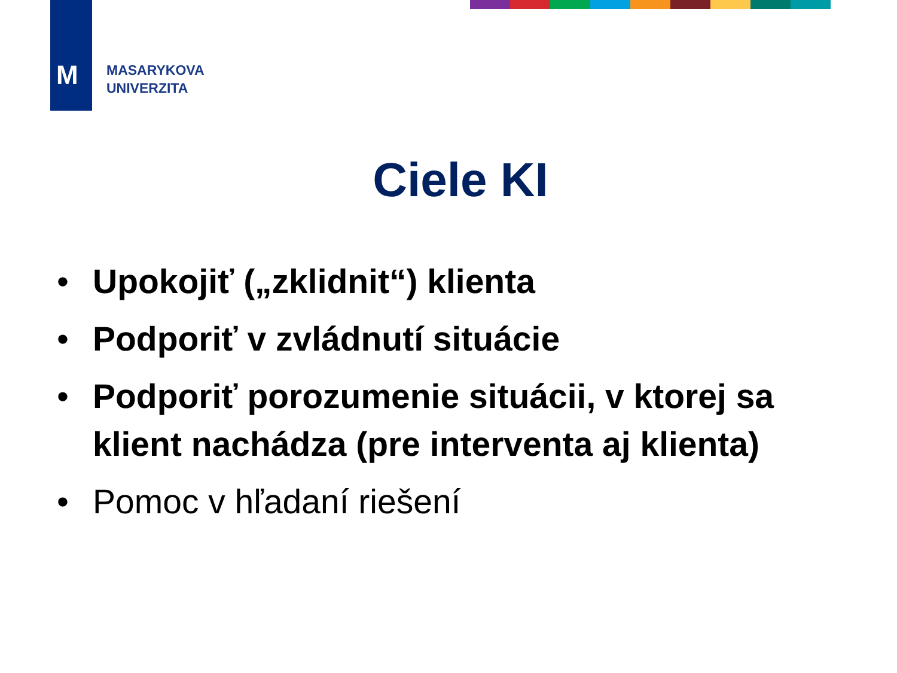M
MASARYKOVA
UNIVERZITA
Ciele KI
• Upokojiť („zklidnit“) klienta
• Podporiť v zvládnutí situácie
• Podporiť porozumenie situácii, v ktorej sa klient nachádza (pre interventa aj klienta)
• Pomoc v hľadaní riešení